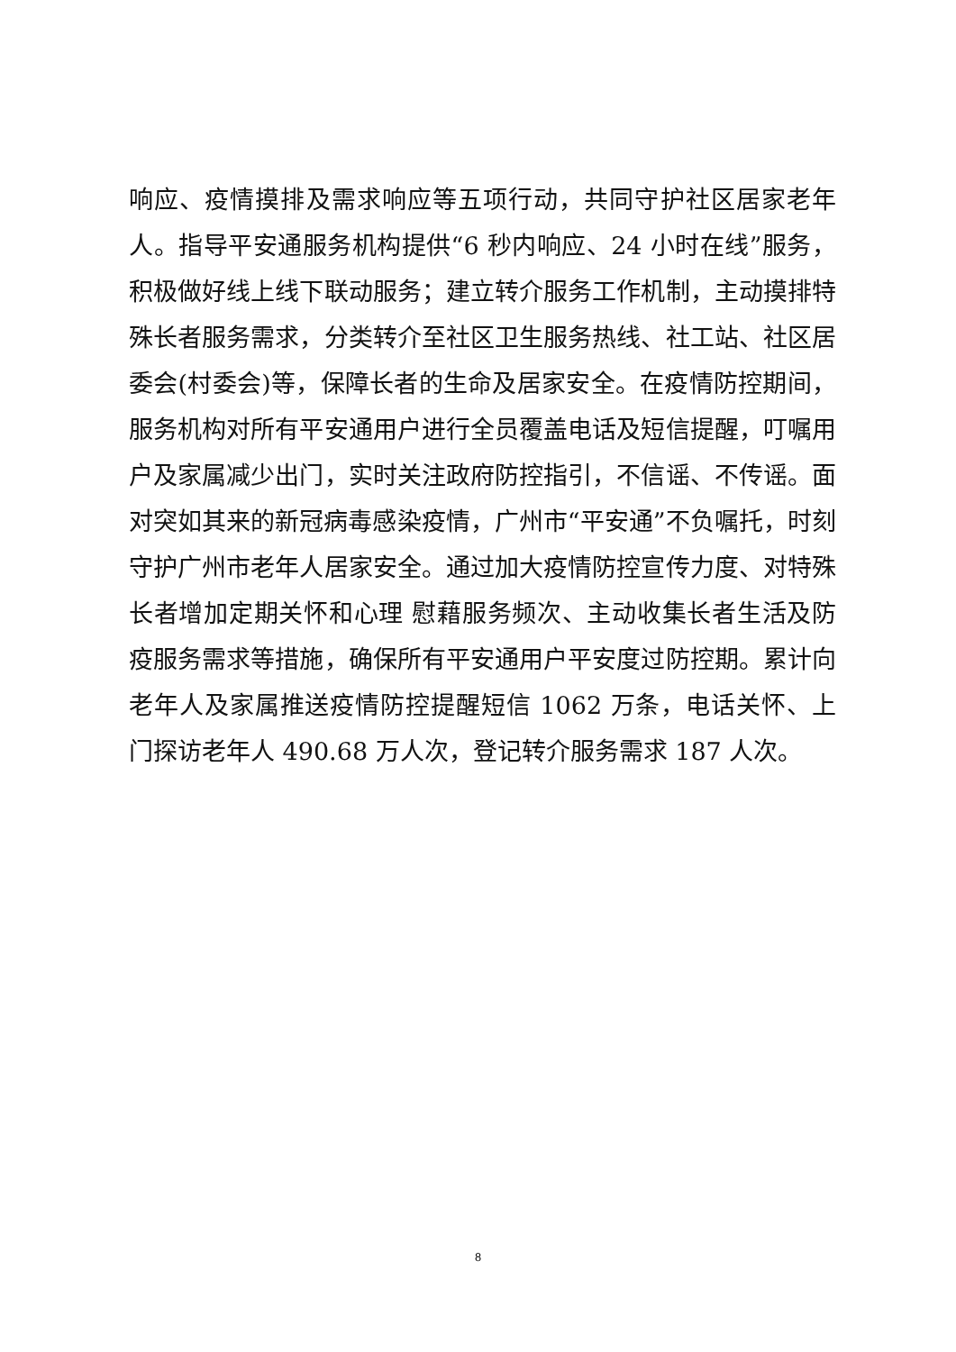响应、疫情摸排及需求响应等五项行动，共同守护社区居家老年人。指导平安通服务机构提供“6 秒内响应、24 小时在线”服务，积极做好线上线下联动服务；建立转介服务工作机制，主动摸排特殊长者服务需求，分类转介至社区卫生服务热线、社工站、社区居委会(村委会)等，保障长者的生命及居家安全。在疫情防控期间，服务机构对所有平安通用户进行全员覆盖电话及短信提醒，叮嘱用户及家属减少出门，实时关注政府防控指引，不信谣、不传谣。面对突如其来的新冠病毒感染疫情，广州市“平安通”不负嘱托，时刻守护广州市老年人居家安全。通过加大疫情防控宣传力度、对特殊长者增加定期关怀和心理 慰藉服务频次、主动收集长者生活及防疫服务需求等措施，确保所有平安通用户平安度过防控期。累计向老年人及家属推送疫情防控提醒短信 1062 万条，电话关怀、上门探访老年人 490.68 万人次，登记转介服务需求 187 人次。
8